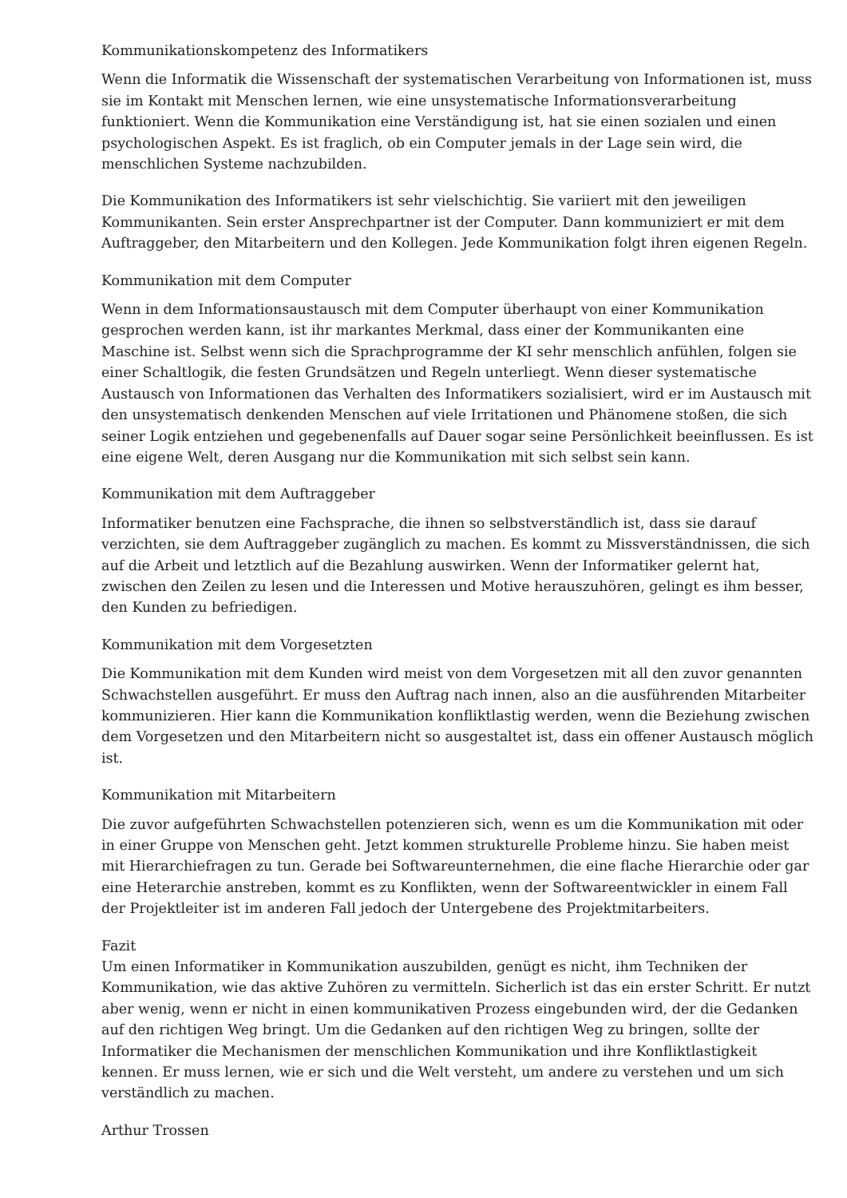Kommunikationskompetenz des Informatikers
Wenn die Informatik die Wissenschaft der systematischen Verarbeitung von Informationen ist, muss sie im Kontakt mit Menschen lernen, wie eine unsystematische Informationsverarbeitung funktioniert. Wenn die Kommunikation eine Verständigung ist, hat sie einen sozialen und einen psychologischen Aspekt. Es ist fraglich, ob ein Computer jemals in der Lage sein wird, die menschlichen Systeme nachzubilden.
Die Kommunikation des Informatikers ist sehr vielschichtig. Sie variiert mit den jeweiligen Kommunikanten. Sein erster Ansprechpartner ist der Computer. Dann kommuniziert er mit dem Auftraggeber, den Mitarbeitern und den Kollegen. Jede Kommunikation folgt ihren eigenen Regeln.
Kommunikation mit dem Computer
Wenn in dem Informationsaustausch mit dem Computer überhaupt von einer Kommunikation gesprochen werden kann, ist ihr markantes Merkmal, dass einer der Kommunikanten eine Maschine ist. Selbst wenn sich die Sprachprogramme der KI sehr menschlich anfühlen, folgen sie einer Schaltlogik, die festen Grundsätzen und Regeln unterliegt. Wenn dieser systematische Austausch von Informationen das Verhalten des Informatikers sozialisiert, wird er im Austausch mit den unsystematisch denkenden Menschen auf viele Irritationen und Phänomene stoßen, die sich seiner Logik entziehen und gegebenenfalls auf Dauer sogar seine Persönlichkeit beeinflussen. Es ist eine eigene Welt, deren Ausgang nur die Kommunikation mit sich selbst sein kann.
Kommunikation mit dem Auftraggeber
Informatiker benutzen eine Fachsprache, die ihnen so selbstverständlich ist, dass sie darauf verzichten, sie dem Auftraggeber zugänglich zu machen. Es kommt zu Missverständnissen, die sich auf die Arbeit und letztlich auf die Bezahlung auswirken. Wenn der Informatiker gelernt hat, zwischen den Zeilen zu lesen und die Interessen und Motive herauszuhören, gelingt es ihm besser, den Kunden zu befriedigen.
Kommunikation mit dem Vorgesetzten
Die Kommunikation mit dem Kunden wird meist von dem Vorgesetzen mit all den zuvor genannten Schwachstellen ausgeführt. Er muss den Auftrag nach innen, also an die ausführenden Mitarbeiter kommunizieren. Hier kann die Kommunikation konfliktlastig werden, wenn die Beziehung zwischen dem Vorgesetzen und den Mitarbeitern nicht so ausgestaltet ist, dass ein offener Austausch möglich ist.
Kommunikation mit Mitarbeitern
Die zuvor aufgeführten Schwachstellen potenzieren sich, wenn es um die Kommunikation mit oder in einer Gruppe von Menschen geht. Jetzt kommen strukturelle Probleme hinzu. Sie haben meist mit Hierarchiefragen zu tun. Gerade bei Softwareunternehmen, die eine flache Hierarchie oder gar eine Heterarchie anstreben, kommt es zu Konflikten, wenn der Softwareentwickler in einem Fall der Projektleiter ist im anderen Fall jedoch der Untergebene des Projektmitarbeiters.
Fazit
Um einen Informatiker in Kommunikation auszubilden, genügt es nicht, ihm Techniken der Kommunikation, wie das aktive Zuhören zu vermitteln. Sicherlich ist das ein erster Schritt. Er nutzt aber wenig, wenn er nicht in einen kommunikativen Prozess eingebunden wird, der die Gedanken auf den richtigen Weg bringt. Um die Gedanken auf den richtigen Weg zu bringen, sollte der Informatiker die Mechanismen der menschlichen Kommunikation und ihre Konfliktlastigkeit kennen. Er muss lernen, wie er sich und die Welt versteht, um andere zu verstehen und um sich verständlich zu machen.
Arthur Trossen